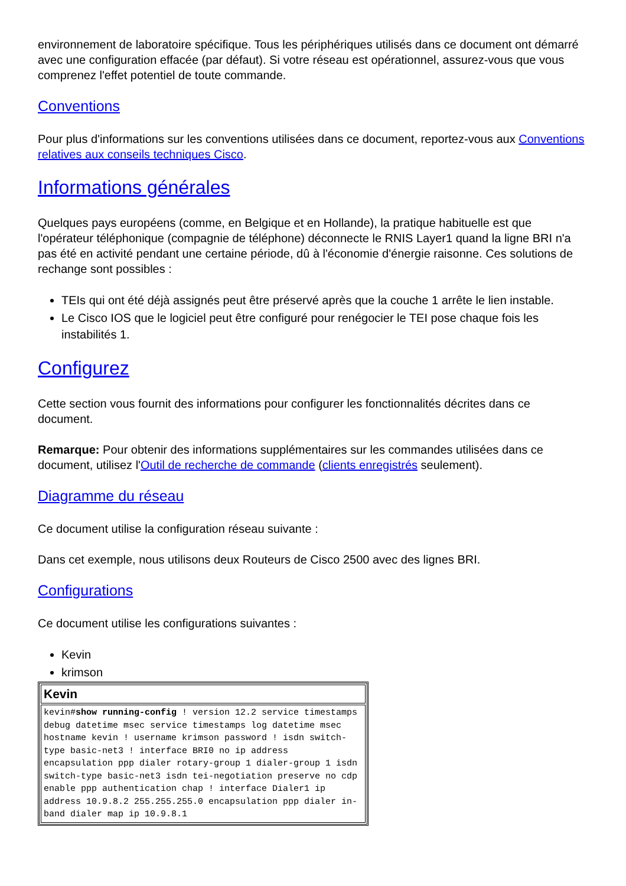environnement de laboratoire spécifique. Tous les périphériques utilisés dans ce document ont démarré avec une configuration effacée (par défaut). Si votre réseau est opérationnel, assurez-vous que vous comprenez l'effet potentiel de toute commande.
Conventions
Pour plus d'informations sur les conventions utilisées dans ce document, reportez-vous aux Conventions relatives aux conseils techniques Cisco.
Informations générales
Quelques pays européens (comme, en Belgique et en Hollande), la pratique habituelle est que l'opérateur téléphonique (compagnie de téléphone) déconnecte le RNIS Layer1 quand la ligne BRI n'a pas été en activité pendant une certaine période, dû à l'économie d'énergie raisonne. Ces solutions de rechange sont possibles :
TEIs qui ont été déjà assignés peut être préservé après que la couche 1 arrête le lien instable.
Le Cisco IOS que le logiciel peut être configuré pour renégocier le TEI pose chaque fois les instabilités 1.
Configurez
Cette section vous fournit des informations pour configurer les fonctionnalités décrites dans ce document.
Remarque: Pour obtenir des informations supplémentaires sur les commandes utilisées dans ce document, utilisez l'Outil de recherche de commande (clients enregistrés seulement).
Diagramme du réseau
Ce document utilise la configuration réseau suivante :
Dans cet exemple, nous utilisons deux Routeurs de Cisco 2500 avec des lignes BRI.
Configurations
Ce document utilise les configurations suivantes :
Kevin
krimson
| Kevin |
| --- |
| kevin# show running-config ! version 12.2 service timestamps debug datetime msec service timestamps log datetime msec hostname kevin ! username krimson password ! isdn switch-type basic-net3 ! interface BRI0 no ip address encapsulation ppp dialer rotary-group 1 dialer-group 1 isdn switch-type basic-net3 isdn tei-negotiation preserve no cdp enable ppp authentication chap ! interface Dialer1 ip address 10.9.8.2 255.255.255.0 encapsulation ppp dialer in-band dialer map ip 10.9.8.1 |